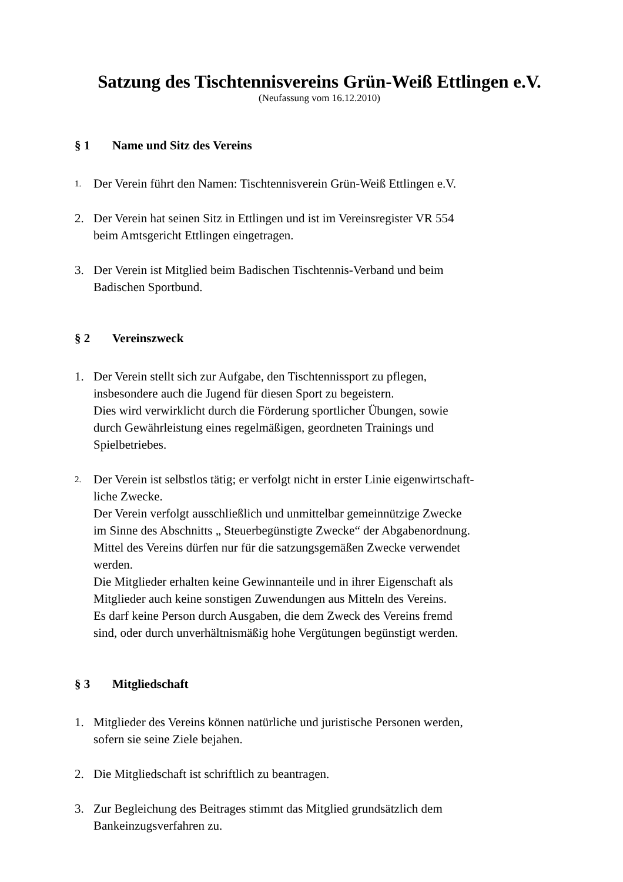Satzung des Tischtennisvereins Grün-Weiß Ettlingen e.V.
(Neufassung vom 16.12.2010)
§ 1 Name und Sitz des Vereins
1.
Der Verein führt den Namen: Tischtennisverein Grün-Weiß Ettlingen e.V.
2. Der Verein hat seinen Sitz in Ettlingen und ist im Vereinsregister VR 554
beim Amtsgericht Ettlingen eingetragen.
3. Der Verein ist Mitglied beim Badischen Tischtennis-Verband und beim
Badischen Sportbund.
§ 2 Vereinszweck
1. Der Verein stellt sich zur Aufgabe, den Tischtennissport zu pflegen,
insbesondere auch die Jugend für diesen Sport zu begeistern.
Dies wird verwirklicht durch die Förderung sportlicher Übungen, sowie
durch Gewährleistung eines regelmäßigen, geordneten Trainings und
Spielbetriebes.
2.
Der Verein ist selbstlos tätig; er verfolgt nicht in erster Linie eigenwirtschaft-
liche Zwecke.
Der Verein verfolgt ausschließlich und unmittelbar gemeinnützige Zwecke
im Sinne des Abschnitts „ Steuerbegünstigte Zwecke“ der Abgabenordnung.
Mittel des Vereins dürfen nur für die satzungsgemäßen Zwecke verwendet
werden.
Die Mitglieder erhalten keine Gewinnanteile und in ihrer Eigenschaft als
Mitglieder auch keine sonstigen Zuwendungen aus Mitteln des Vereins.
Es darf keine Person durch Ausgaben, die dem Zweck des Vereins fremd
sind, oder durch unverhältnismäßig hohe Vergütungen begünstigt werden.
§ 3 Mitgliedschaft
1. Mitglieder des Vereins können natürliche und juristische Personen werden,
sofern sie seine Ziele bejahen.
2. Die Mitgliedschaft ist schriftlich zu beantragen.
3. Zur Begleichung des Beitrages stimmt das Mitglied grundsätzlich dem
Bankeinzugsverfahren zu.